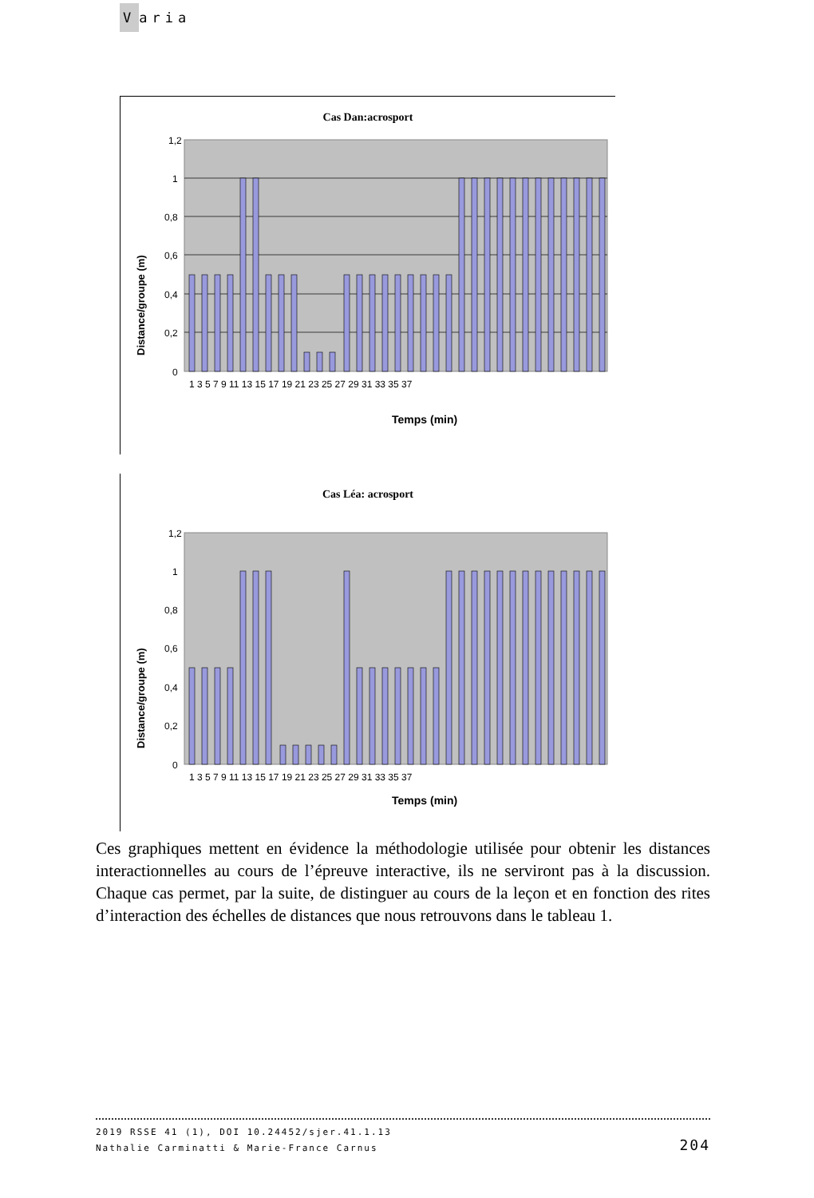Varia
Cas Dan:acrosport
1,2
1
0,8
0,6
0,4
0,2
0
Distance/groupe (m)
Temps (min)
1 3 5 7 9 11 13 15 17 19 21 23 25 27 29 31 33 35 37
Cas Léa: acrosport
1,2
1
0,8
0,6
0,4
0,2
0
Distance/groupe (m)
1 3 5 7 9 11 13 15 17 19 21 23 25 27 29 31 33 35 37
Temps (min)
Ces graphiques mettent en évidence la méthodologie utilisée pour obtenir les distances interactionnelles au cours de l’épreuve interactive, ils ne serviront pas à la discussion. Chaque cas permet, par la suite, de distinguer au cours de la leçon et en fonction des rites d’interaction des échelles de distances que nous retrouvons dans le tableau 1.
2019 RSSE 41 (1), DOI 10.24452/sjer.41.1.13
Nathalie Carminatti & Marie-France Carnus
204